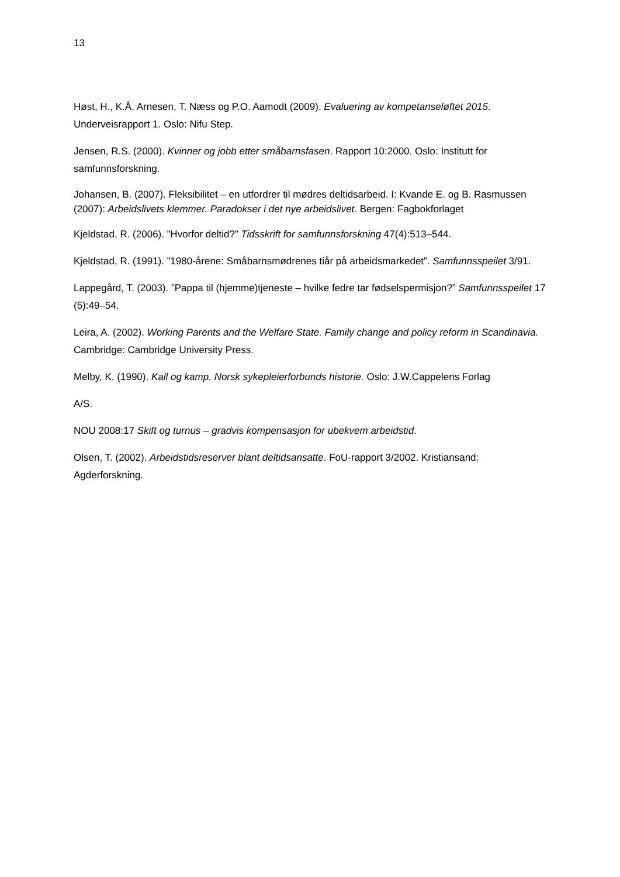13
Høst, H., K.Å. Arnesen, T. Næss og P.O. Aamodt (2009). Evaluering av kompetanseløftet 2015. Underveisrapport 1. Oslo: Nifu Step.
Jensen, R.S. (2000). Kvinner og jobb etter småbarnsfasen. Rapport 10:2000. Oslo: Institutt for samfunnsforskning.
Johansen, B. (2007). Fleksibilitet – en utfordrer til mødres deltidsarbeid. I: Kvande E. og B. Rasmussen (2007): Arbeidslivets klemmer. Paradokser i det nye arbeidslivet. Bergen: Fagbokforlaget
Kjeldstad, R. (2006). ”Hvorfor deltid?” Tidsskrift for samfunnsforskning 47(4):513–544.
Kjeldstad, R. (1991). ”1980-årene: Småbarnsmødrenes tiår på arbeidsmarkedet”. Samfunnsspeilet 3/91.
Lappegård, T. (2003). ”Pappa til (hjemme)tjeneste – hvilke fedre tar fødselspermisjon?” Samfunnsspeilet 17 (5):49–54.
Leira, A. (2002). Working Parents and the Welfare State. Family change and policy reform in Scandinavia. Cambridge: Cambridge University Press.
Melby, K. (1990). Kall og kamp. Norsk sykepleierforbunds historie. Oslo: J.W.Cappelens Forlag
A/S.
NOU 2008:17 Skift og turnus – gradvis kompensasjon for ubekvem arbeidstid.
Olsen, T. (2002). Arbeidstidsreserver blant deltidsansatte. FoU-rapport 3/2002. Kristiansand: Agderforskning.